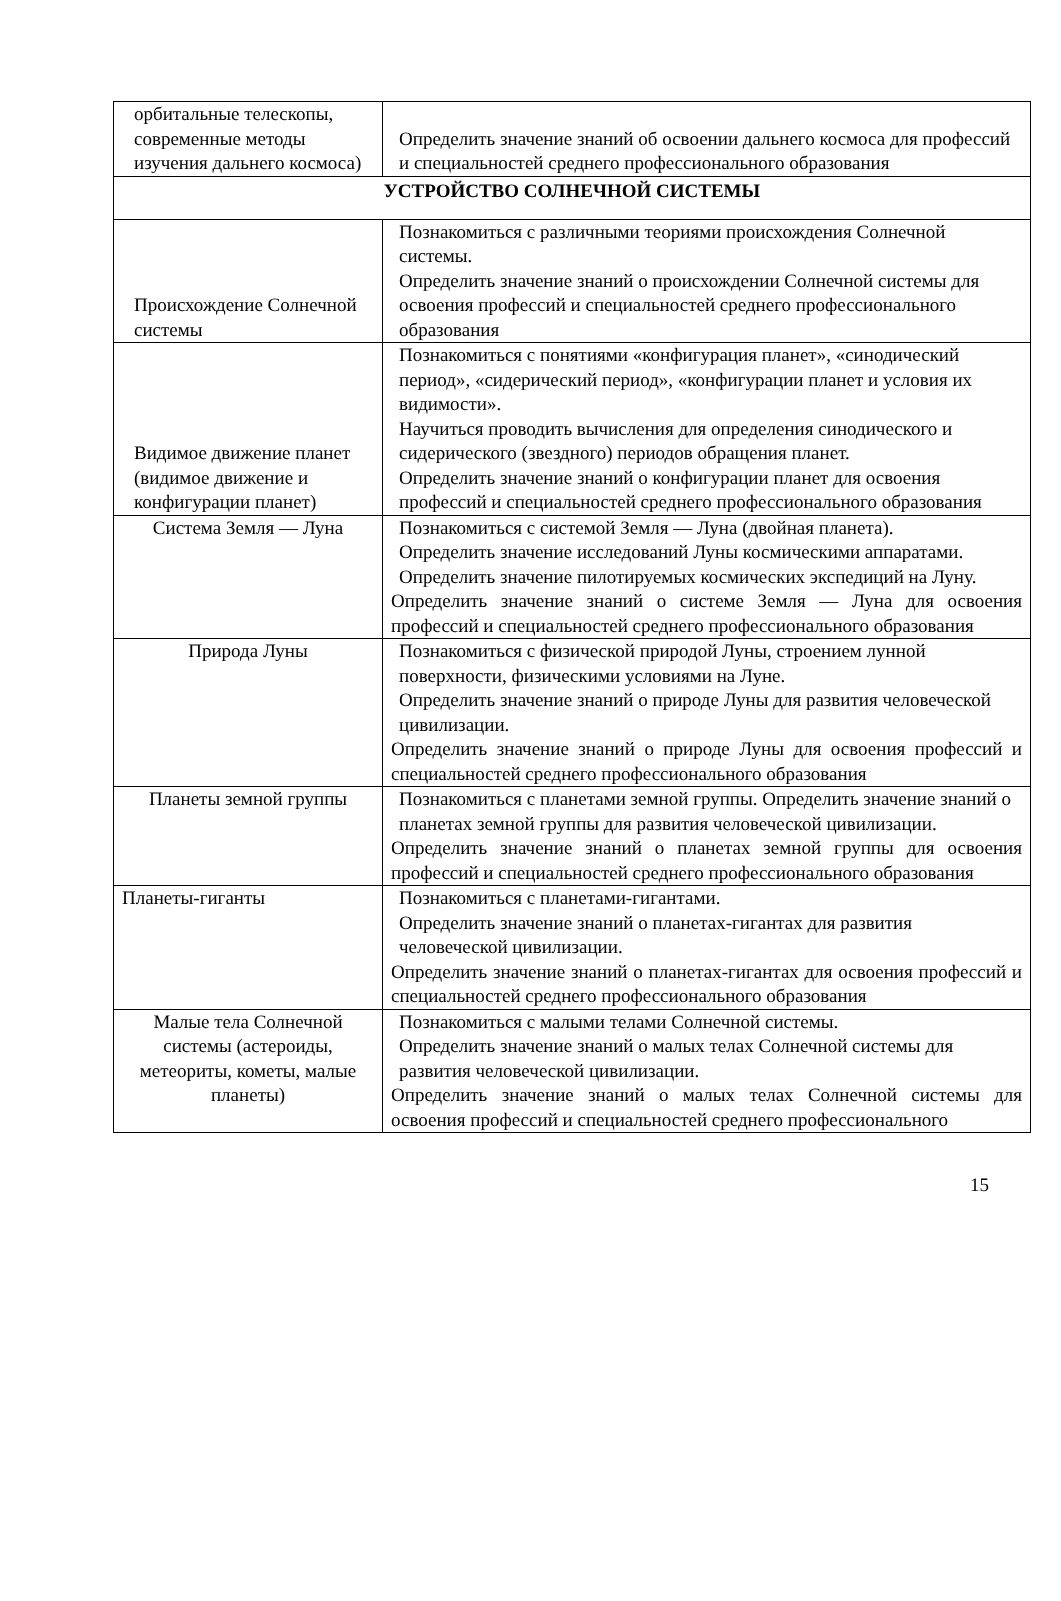| орбитальные телескопы, современные методы изучения дальнего космоса) | Определить значение знаний об освоении дальнего космоса для профессий и специальностей среднего профессионального образования |
| УСТРОЙСТВО СОЛНЕЧНОЙ СИСТЕМЫ | |
| Происхождение Солнечной системы | Познакомиться с различными теориями происхождения Солнечной системы. Определить значение знаний о происхождении Солнечной системы для освоения профессий и специальностей среднего профессионального образования |
| Видимое движение планет (видимое движение и конфигурации планет) | Познакомиться с понятиями «конфигурация планет», «синодический период», «сидерический период», «конфигурации планет и условия их видимости». Научиться проводить вычисления для определения синодического и сидерического (звездного) периодов обращения планет. Определить значение знаний о конфигурации планет для освоения профессий и специальностей среднего профессионального образования |
| Система Земля — Луна | Познакомиться с системой Земля — Луна (двойная планета). Определить значение исследований Луны космическими аппаратами. Определить значение пилотируемых космических экспедиций на Луну. Определить значение знаний о системе Земля — Луна для освоения профессий и специальностей среднего профессионального образования |
| Природа Луны | Познакомиться с физической природой Луны, строением лунной поверхности, физическими условиями на Луне. Определить значение знаний о природе Луны для развития человеческой цивилизации. Определить значение знаний о природе Луны для освоения профессий и специальностей среднего профессионального образования |
| Планеты земной группы | Познакомиться с планетами земной группы. Определить значение знаний о планетах земной группы для развития человеческой цивилизации. Определить значение знаний о планетах земной группы для освоения профессий и специальностей среднего профессионального образования |
| Планеты-гиганты | Познакомиться с планетами-гигантами. Определить значение знаний о планетах-гигантах для развития человеческой цивилизации. Определить значение знаний о планетах-гигантах для освоения профессий и специальностей среднего профессионального образования |
| Малые тела Солнечной системы (астероиды, метеориты, кометы, малые планеты) | Познакомиться с малыми телами Солнечной системы. Определить значение знаний о малых телах Солнечной системы для развития человеческой цивилизации. Определить значение знаний о малых телах Солнечной системы для освоения профессий и специальностей среднего профессионального |
15